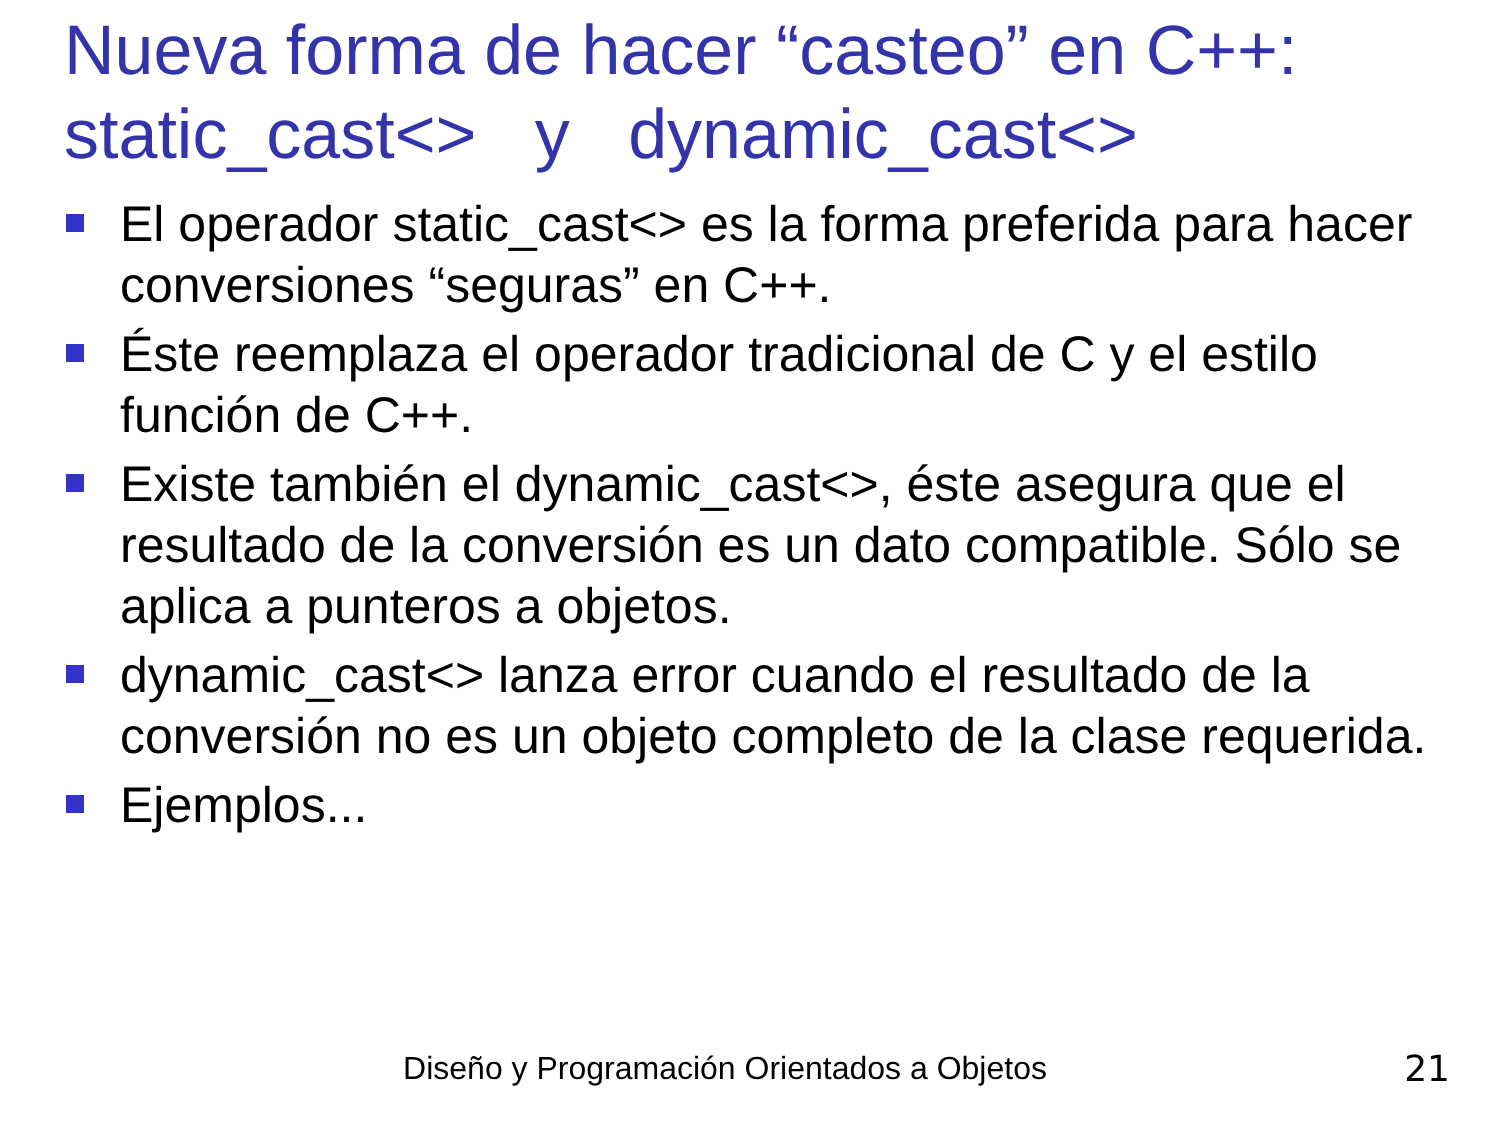Nueva forma de hacer “casteo” en C++:
static_cast<> y dynamic_cast<>
El operador static_cast<> es la forma preferida para hacer conversiones “seguras” en C++.
Éste reemplaza el operador tradicional de C y el estilo función de C++.
Existe también el dynamic_cast<>, éste asegura que el resultado de la conversión es un dato compatible. Sólo se aplica a punteros a objetos.
dynamic_cast<> lanza error cuando el resultado de la conversión no es un objeto completo de la clase requerida.
Ejemplos...
Diseño y Programación Orientados a Objetos 21